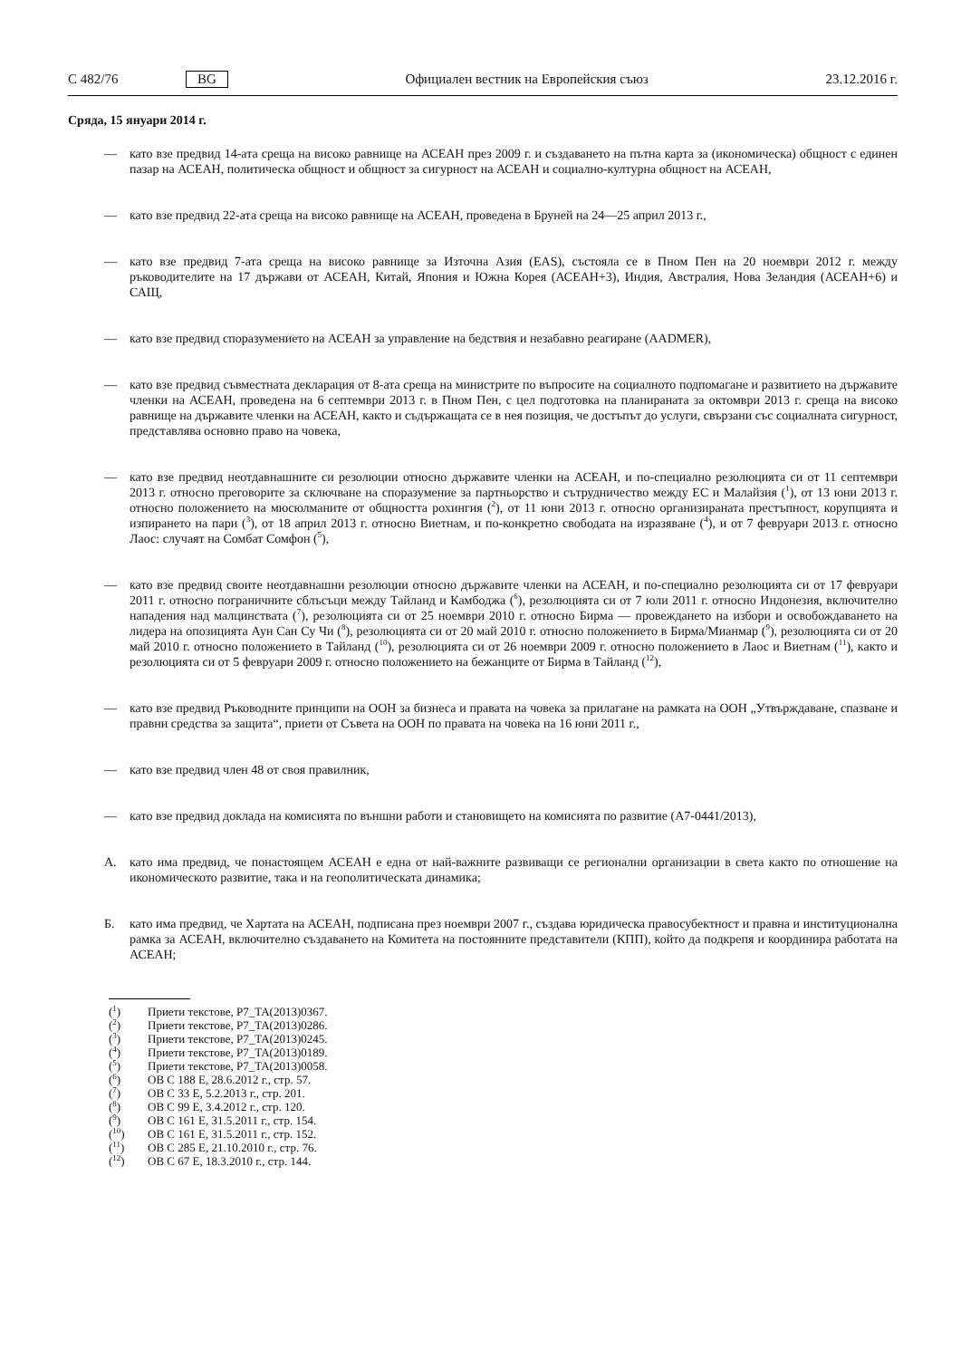C 482/76 BG Официален вестник на Европейския съюз 23.12.2016 г.
Сряда, 15 януари 2014 г.
— като взе предвид 14-ата среща на високо равнище на АСЕАН през 2009 г. и създаването на пътна карта за (икономическа) общност с единен пазар на АСЕАН, политическа общност и общност за сигурност на АСЕАН и социално-културна общност на АСЕАН,
— като взе предвид 22-ата среща на високо равнище на АСЕАН, проведена в Бруней на 24—25 април 2013 г.,
— като взе предвид 7-ата среща на високо равнище за Източна Азия (EAS), състояла се в Пном Пен на 20 ноември 2012 г. между ръководителите на 17 държави от АСЕАН, Китай, Япония и Южна Корея (АСЕАН+3), Индия, Австралия, Нова Зеландия (АСЕАН+6) и САЩ,
— като взе предвид споразумението на АСЕАН за управление на бедствия и незабавно реагиране (AADMER),
— като взе предвид съвместната декларация от 8-ата среща на министрите по въпросите на социалното подпомагане и развитието на държавите членки на АСЕАН, проведена на 6 септември 2013 г. в Пном Пен, с цел подготовка на планираната за октомври 2013 г. среща на високо равнище на държавите членки на АСЕАН, както и съдържащата се в нея позиция, че достъпът до услуги, свързани със социалната сигурност, представлява основно право на човека,
— като взе предвид неотдавнашните си резолюции относно държавите членки на АСЕАН, и по-специално резолюцията си от 11 септември 2013 г. относно преговорите за сключване на споразумение за партньорство и сътрудничество между ЕС и Малайзия (<sup>1</sup>), от 13 юни 2013 г. относно положението на мюсюлманите от общността рохингия (<sup>2</sup>), от 11 юни 2013 г. относно организираната престъпност, корупцията и изпирането на пари (<sup>3</sup>), от 18 април 2013 г. относно Виетнам, и по-конкретно свободата на изразяване (<sup>4</sup>), и от 7 февруари 2013 г. относно Лаос: случаят на Сомбат Сомфон (<sup>5</sup>),
— като взе предвид своите неотдавнашни резолюции относно държавите членки на АСЕАН, и по-специално резолюцията си от 17 февруари 2011 г. относно пограничните сблъсъци между Тайланд и Камбоджа (<sup>6</sup>), резолюцията си от 7 юли 2011 г. относно Индонезия, включително нападения над малцинствата (<sup>7</sup>), резолюцията си от 25 ноември 2010 г. относно Бирма — провеждането на избори и освобождаването на лидера на опозицията Аун Сан Су Чи (<sup>8</sup>), резолюцията си от 20 май 2010 г. относно положението в Бирма/Мианмар (<sup>9</sup>), резолюцията си от 20 май 2010 г. относно положението в Тайланд (<sup>10</sup>), резолюцията си от 26 ноември 2009 г. относно положението в Лаос и Виетнам (<sup>11</sup>), както и резолюцията си от 5 февруари 2009 г. относно положението на бежанците от Бирма в Тайланд (<sup>12</sup>),
— като взе предвид Ръководните принципи на ООН за бизнеса и правата на човека за прилагане на рамката на ООН „Утвърждаване, спазване и правни средства за защита“, приети от Съвета на ООН по правата на човека на 16 юни 2011 г.,
— като взе предвид член 48 от своя правилник,
— като взе предвид доклада на комисията по външни работи и становището на комисията по развитие (A7-0441/2013),
A. като има предвид, че понастоящем АСЕАН е една от най-важните развиващи се регионални организации в света както по отношение на икономическото развитие, така и на геополитическата динамика;
Б. като има предвид, че Хартата на АСЕАН, подписана през ноември 2007 г., създава юридическа правосубектност и правна и институционална рамка за АСЕАН, включително създаването на Комитета на постоянните представители (КПП), който да подкрепя и координира работата на АСЕАН;
(<sup>1</sup>) Приети текстове, P7_TA(2013)0367.
(<sup>2</sup>) Приети текстове, P7_TA(2013)0286.
(<sup>3</sup>) Приети текстове, P7_TA(2013)0245.
(<sup>4</sup>) Приети текстове, P7_TA(2013)0189.
(<sup>5</sup>) Приети текстове, P7_TA(2013)0058.
(<sup>6</sup>) ОВ C 188 E, 28.6.2012 г., стр. 57.
(<sup>7</sup>) ОВ C 33 E, 5.2.2013 г., стр. 201.
(<sup>8</sup>) ОВ C 99 E, 3.4.2012 г., стр. 120.
(<sup>9</sup>) ОВ C 161 E, 31.5.2011 г., стр. 154.
(<sup>10</sup>) ОВ C 161 E, 31.5.2011 г., стр. 152.
(<sup>11</sup>) ОВ C 285 E, 21.10.2010 г., стр. 76.
(<sup>12</sup>) ОВ C 67 E, 18.3.2010 г., стр. 144.